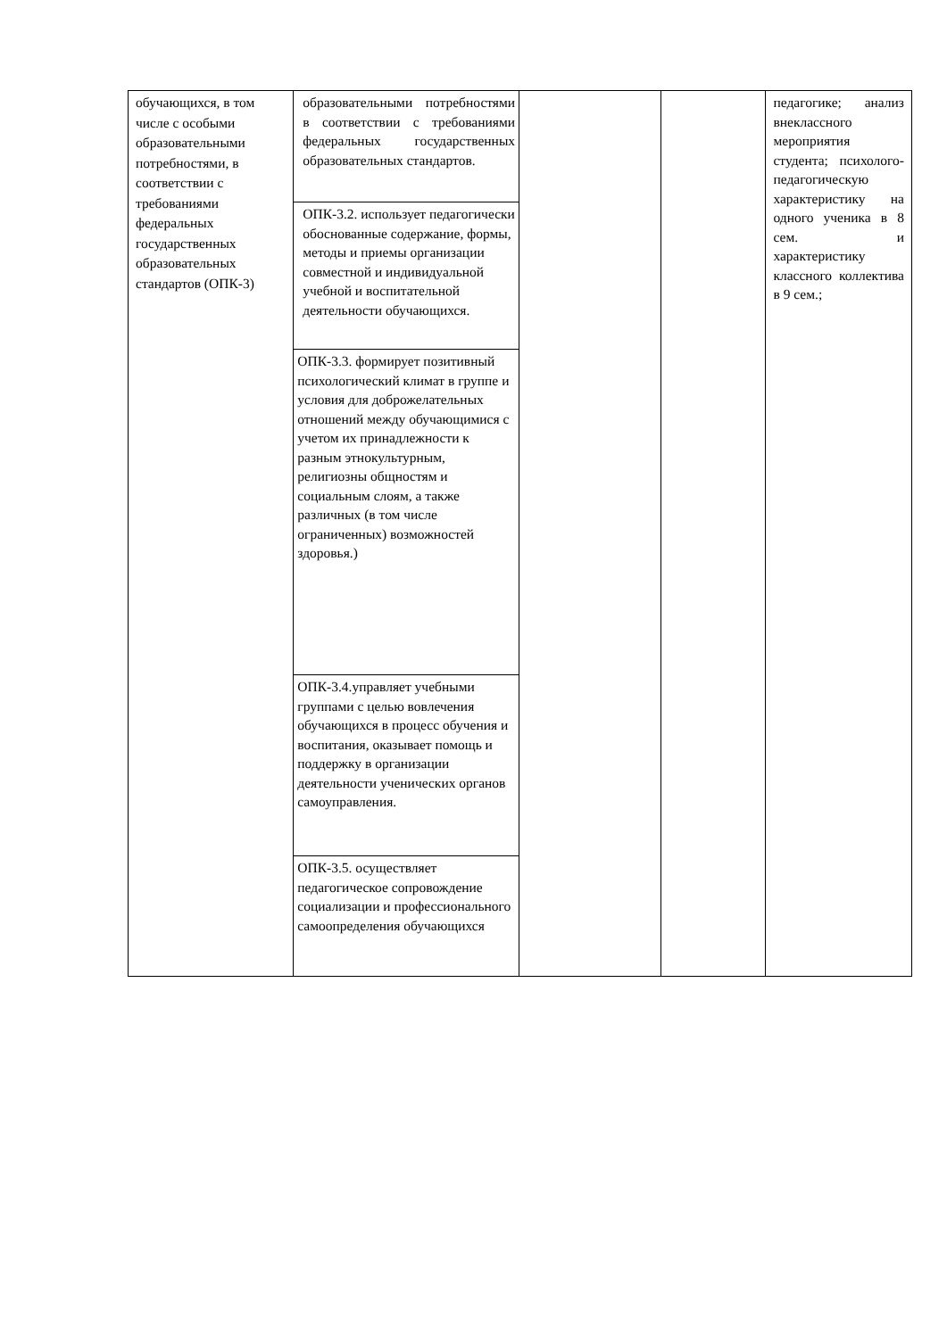| обучающихся, в том числе с особыми образовательными потребностями, в соответствии с требованиями федеральных государственных образовательных стандартов (ОПК-3) | образовательными потребностями в соответствии с требованиями федеральных государственных образовательных стандартов. | | | педагогике; анализ внеклассного мероприятия студента; психолого-педагогическую характеристику на одного ученика в 8 сем. и характеристику классного коллектива в 9 сем.; |
| | ОПК-3.2. использует педагогически обоснованные содержание, формы, методы и приемы организации совместной и индивидуальной учебной и воспитательной деятельности обучающихся. | | | |
| | ОПК-3.3. формирует позитивный психологический климат в группе и условия для доброжелательных отношений между обучающимися с учетом их принадлежности к разным этнокультурным, религиозны общностям и социальным слоям, а также различных (в том числе ограниченных) возможностей здоровья.) | | | |
| | ОПК-3.4.управляет учебными группами с целью вовлечения обучающихся в процесс обучения и воспитания, оказывает помощь и поддержку в организации деятельности ученических органов самоуправления. | | | |
| | ОПК-3.5. осуществляет педагогическое сопровождение социализации и профессионального самоопределения обучающихся | | | |